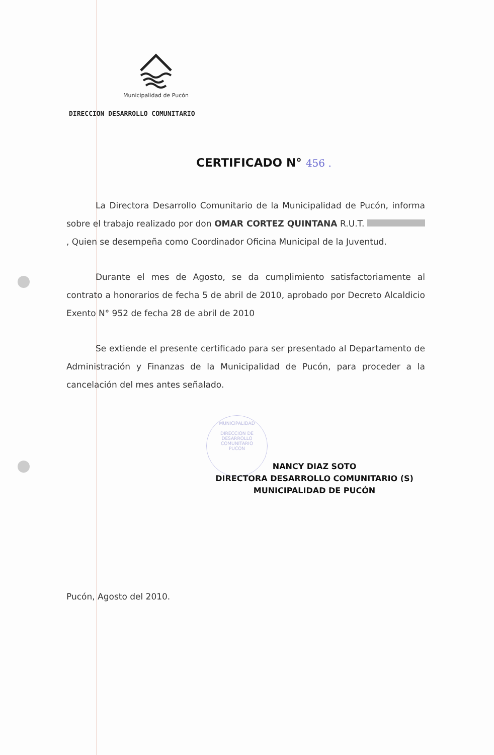Municipalidad de Pucón
DIRECCION DESARROLLO COMUNITARIO
CERTIFICADO N° 456 .
La Directora Desarrollo Comunitario de la Municipalidad de Pucón, informa sobre el trabajo realizado por don OMAR CORTEZ QUINTANA R.U.T. , Quien se desempeña como Coordinador Oficina Municipal de la Juventud.
Durante el mes de Agosto, se da cumplimiento satisfactoriamente al contrato a honorarios de fecha 5 de abril de 2010, aprobado por Decreto Alcaldicio Exento N° 952 de fecha 28 de abril de 2010
Se extiende el presente certificado para ser presentado al Departamento de Administración y Finanzas de la Municipalidad de Pucón, para proceder a la cancelación del mes antes señalado.
MUNICIPALIDAD
DIRECCION DE
DESARROLLO
COMUNITARIO
PUCON
NANCY DIAZ SOTO
DIRECTORA DESARROLLO COMUNITARIO (S)
MUNICIPALIDAD DE PUCÓN
Pucón, Agosto del 2010.